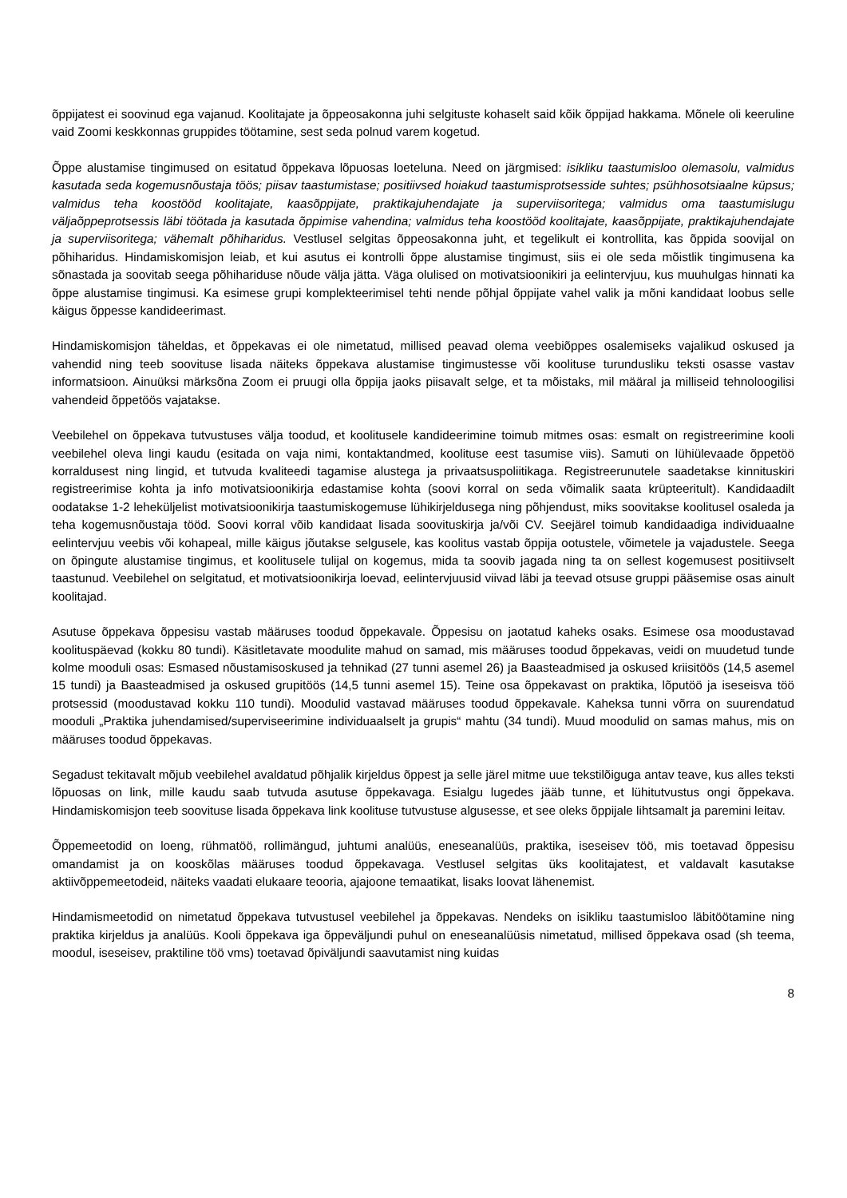õppijatest ei soovinud ega vajanud. Koolitajate ja õppeosakonna juhi selgituste kohaselt said kõik õppijad hakkama. Mõnele oli keeruline vaid Zoomi keskkonnas gruppides töötamine, sest seda polnud varem kogetud.
Õppe alustamise tingimused on esitatud õppekava lõpuosas loeteluna. Need on järgmised: isikliku taastumisloo olemasolu, valmidus kasutada seda kogemusnõustaja töös; piisav taastumistase; positiivsed hoiakud taastumisprotsesside suhtes; psühhosotsiaalne küpsus; valmidus teha koostööd koolitajate, kaasõppijate, praktikajuhendajate ja superviisoritega; valmidus oma taastumislugu väljaõppeprotsessis läbi töötada ja kasutada õppimise vahendina; valmidus teha koostööd koolitajate, kaasõppijate, praktikajuhendajate ja superviisoritega; vähemalt põhiharidus. Vestlusel selgitas õppeosakonna juht, et tegelikult ei kontrollita, kas õppida soovijal on põhiharidus. Hindamiskomisjon leiab, et kui asutus ei kontrolli õppe alustamise tingimust, siis ei ole seda mõistlik tingimusena ka sõnastada ja soovitab seega põhihariduse nõude välja jätta. Väga olulised on motivatsioonikiri ja eelintervjuu, kus muuhulgas hinnati ka õppe alustamise tingimusi. Ka esimese grupi komplekteerimisel tehti nende põhjal õppijate vahel valik ja mõni kandidaat loobus selle käigus õppesse kandideerimast.
Hindamiskomisjon täheldas, et õppekavas ei ole nimetatud, millised peavad olema veebiõppes osalemiseks vajalikud oskused ja vahendid ning teeb soovituse lisada näiteks õppekava alustamise tingimustesse või koolituse turundusliku teksti osasse vastav informatsioon. Ainuüksi märksõna Zoom ei pruugi olla õppija jaoks piisavalt selge, et ta mõistaks, mil määral ja milliseid tehnoloogilisi vahendeid õppetöös vajatakse.
Veebilehel on õppekava tutvustuses välja toodud, et koolitusele kandideerimine toimub mitmes osas: esmalt on registreerimine kooli veebilehel oleva lingi kaudu (esitada on vaja nimi, kontaktandmed, koolituse eest tasumise viis). Samuti on lühiülevaade õppetöö korraldusest ning lingid, et tutvuda kvaliteedi tagamise alustega ja privaatsuspoliitikaga. Registreerunutele saadetakse kinnituskiri registreerimise kohta ja info motivatsioonikirja edastamise kohta (soovi korral on seda võimalik saata krüpteeritult). Kandidaadilt oodatakse 1-2 leheküljelist motivatsioonikirja taastumiskogemuse lühikirjeldusega ning põhjendust, miks soovitakse koolitusel osaleda ja teha kogemusnõustaja tööd. Soovi korral võib kandidaat lisada soovituskirja ja/või CV. Seejärel toimub kandidaadiga individuaalne eelintervjuu veebis või kohapeal, mille käigus jõutakse selgusele, kas koolitus vastab õppija ootustele, võimetele ja vajadustele. Seega on õpingute alustamise tingimus, et koolitusele tulijal on kogemus, mida ta soovib jagada ning ta on sellest kogemusest positiivselt taastunud. Veebilehel on selgitatud, et motivatsioonikirja loevad, eelintervjuusid viivad läbi ja teevad otsuse gruppi pääsemise osas ainult koolitajad.
Asutuse õppekava õppesisu vastab määruses toodud õppekavale. Õppesisu on jaotatud kaheks osaks. Esimese osa moodustavad koolituspäevad (kokku 80 tundi). Käsitletavate moodulite mahud on samad, mis määruses toodud õppekavas, veidi on muudetud tunde kolme mooduli osas: Esmased nõustamisoskused ja tehnikad (27 tunni asemel 26) ja Baasteadmised ja oskused kriisitöös (14,5 asemel 15 tundi) ja Baasteadmised ja oskused grupitöös (14,5 tunni asemel 15). Teine osa õppekavast on praktika, lõputöö ja iseseisva töö protsessid (moodustavad kokku 110 tundi). Moodulid vastavad määruses toodud õppekavale. Kaheksa tunni võrra on suurendatud mooduli „Praktika juhendamised/superviseerimine individuaalselt ja grupis“ mahtu (34 tundi). Muud moodulid on samas mahus, mis on määruses toodud õppekavas.
Segadust tekitavalt mõjub veebilehel avaldatud põhjalik kirjeldus õppest ja selle järel mitme uue tekstilõiguga antav teave, kus alles teksti lõpuosas on link, mille kaudu saab tutvuda asutuse õppekavaga. Esialgu lugedes jääb tunne, et lühitutvustus ongi õppekava. Hindamiskomisjon teeb soovituse lisada õppekava link koolituse tutvustuse algusesse, et see oleks õppijale lihtsamalt ja paremini leitav.
Õppemeetodid on loeng, rühmatöö, rollimängud, juhtumi analüüs, eneseanalüüs, praktika, iseseisev töö, mis toetavad õppesisu omandamist ja on kooskõlas määruses toodud õppekavaga. Vestlusel selgitas üks koolitajatest, et valdavalt kasutakse aktiivõppemeetodeid, näiteks vaadati elukaare teooria, ajajoone temaatikat, lisaks loovat lähenemist.
Hindamismeetodid on nimetatud õppekava tutvustusel veebilehel ja õppekavas. Nendeks on isikliku taastumisloo läbitöötamine ning praktika kirjeldus ja analüüs. Kooli õppekava iga õppeväljundi puhul on eneseanalüüsis nimetatud, millised õppekava osad (sh teema, moodul, iseseisev, praktiline töö vms) toetavad õpiväljundi saavutamist ning kuidas
8